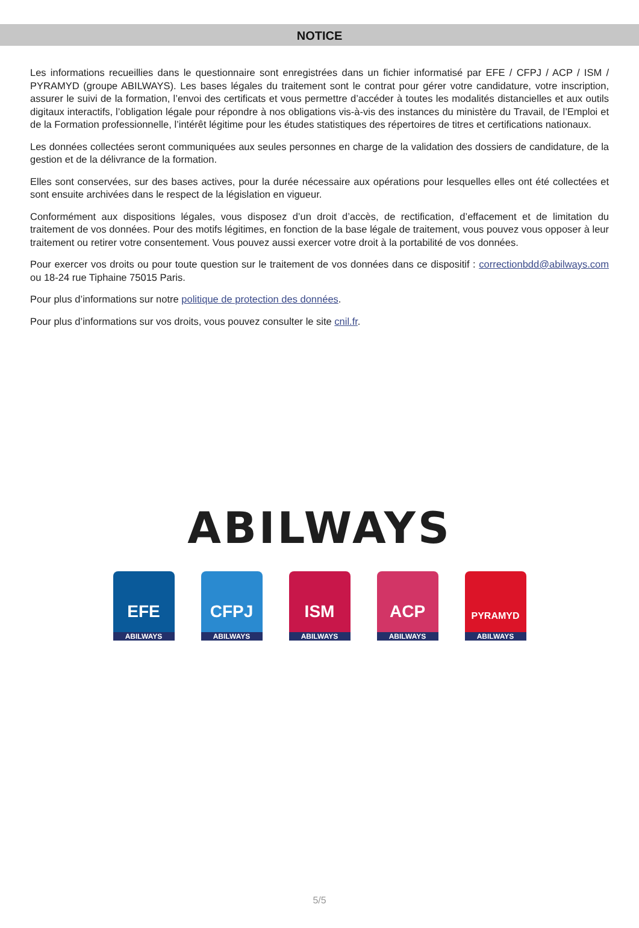NOTICE
Les informations recueillies dans le questionnaire sont enregistrées dans un fichier informatisé par EFE / CFPJ / ACP / ISM / PYRAMYD (groupe ABILWAYS). Les bases légales du traitement sont le contrat pour gérer votre candidature, votre inscription, assurer le suivi de la formation, l’envoi des certificats et vous permettre d’accéder à toutes les modalités distancielles et aux outils digitaux interactifs, l’obligation légale pour répondre à nos obligations vis-à-vis des instances du ministère du Travail, de l’Emploi et de la Formation professionnelle, l’intérêt légitime pour les études statistiques des répertoires de titres et certifications nationaux.
Les données collectées seront communiquées aux seules personnes en charge de la validation des dossiers de candidature, de la gestion et de la délivrance de la formation.
Elles sont conservées, sur des bases actives, pour la durée nécessaire aux opérations pour lesquelles elles ont été collectées et sont ensuite archivées dans le respect de la législation en vigueur.
Conformément aux dispositions légales, vous disposez d’un droit d’accès, de rectification, d’effacement et de limitation du traitement de vos données. Pour des motifs légitimes, en fonction de la base légale de traitement, vous pouvez vous opposer à leur traitement ou retirer votre consentement. Vous pouvez aussi exercer votre droit à la portabilité de vos données.
Pour exercer vos droits ou pour toute question sur le traitement de vos données dans ce dispositif : correctionbdd@abilways.com ou 18-24 rue Tiphaine 75015 Paris.
Pour plus d’informations sur notre politique de protection des données.
Pour plus d’informations sur vos droits, vous pouvez consulter le site cnil.fr.
ABILWAYS
EFE
ABILWAYS
CFPJ
ABILWAYS
ISM
ABILWAYS
ACP
ABILWAYS
PYRAMYD
ABILWAYS
5/5